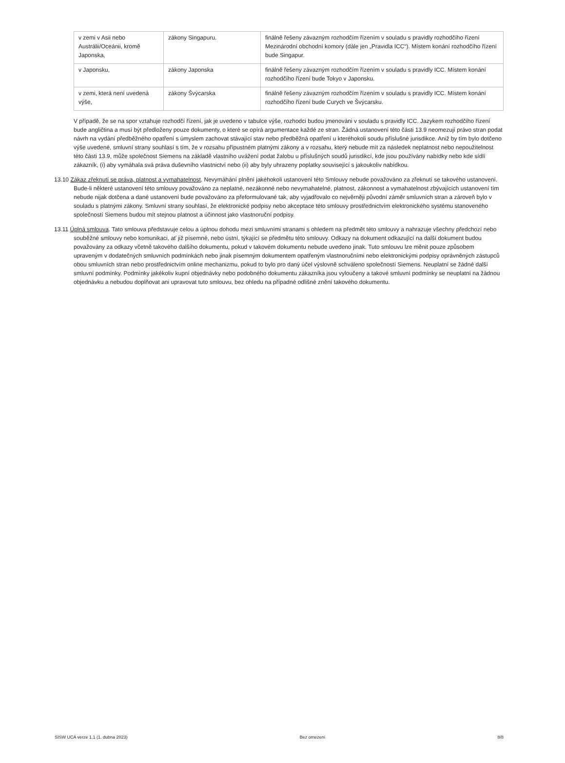| v zemi v Asii nebo Austrálii/Oceánii, kromě Japonska, | zákony Singapuru. | finálně řešeny závazným rozhodčím řízením v souladu s pravidly rozhodčího řízení Mezinárodní obchodní komory (dále jen „Pravidla ICC“). Místem konání rozhodčího řízení bude Singapur. |
| v Japonsku, | zákony Japonska | finálně řešeny závazným rozhodčím řízením v souladu s pravidly ICC. Místem konání rozhodčího řízení bude Tokyo v Japonsku. |
| v zemi, která není uvedená výše, | zákony Švýcarska | finálně řešeny závazným rozhodčím řízením v souladu s pravidly ICC. Místem konání rozhodčího řízení bude Curych ve Švýcarsku. |
V případě, že se na spor vztahuje rozhodčí řízení, jak je uvedeno v tabulce výše, rozhodci budou jmenováni v souladu s pravidly ICC. Jazykem rozhodčího řízení bude angličtina a musí být předloženy pouze dokumenty, o které se opírá argumentace každé ze stran. Žádná ustanovení této části 13.9 neomezují právo stran podat návrh na vydání předběžného opatření s úmyslem zachovat stávající stav nebo předběžná opatření u kteréhokoli soudu příslušné jurisdikce. Aniž by tím bylo dotčeno výše uvedené, smluvní strany souhlasí s tím, že v rozsahu přípustném platnými zákony a v rozsahu, který nebude mít za následek neplatnost nebo nepoužitelnost této části 13.9, může společnost Siemens na základě vlastního uvážení podat žalobu u příslušných soudů jurisdikcí, kde jsou používány nabídky nebo kde sídlí zákazník, (i) aby vymáhala svá práva duševního vlastnictví nebo (ii) aby byly uhrazeny poplatky související s jakoukoliv nabídkou.
13.10 Zákaz zřeknutí se práva, platnost a vymahatelnost. Nevymáhání plnění jakéhokoli ustanovení této Smlouvy nebude považováno za zřeknutí se takového ustanovení. Bude-li některé ustanovení této smlouvy považováno za neplatné, nezákonné nebo nevymahatelné, platnost, zákonnost a vymahatelnost zbývajících ustanovení tím nebude nijak dotčena a dané ustanovení bude považováno za přeformulované tak, aby vyjadřovalo co nejvěrněji původní záměr smluvních stran a zároveň bylo v souladu s platnými zákony. Smluvní strany souhlasí, že elektronické podpisy nebo akceptace této smlouvy prostřednictvím elektronického systému stanoveného společností Siemens budou mít stejnou platnost a účinnost jako vlastnoruční podpisy.
13.11 Úplná smlouva. Tato smlouva představuje celou a úplnou dohodu mezi smluvními stranami s ohledem na předmět této smlouvy a nahrazuje všechny předchozí nebo souběžné smlouvy nebo komunikaci, ať již písemné, nebo ústní, týkající se předmětu této smlouvy. Odkazy na dokument odkazující na další dokument budou považovány za odkazy včetně takového dalšího dokumentu, pokud v takovém dokumentu nebude uvedeno jinak. Tuto smlouvu lze měnit pouze způsobem upraveným v dodatečných smluvních podmínkách nebo jinak písemným dokumentem opatřeným vlastnoručními nebo elektronickými podpisy oprávněných zástupců obou smluvních stran nebo prostřednictvím online mechanizmu, pokud to bylo pro daný účel výslovně schváleno společností Siemens. Neuplatní se žádné další smluvní podmínky. Podmínky jakékoliv kupní objednávky nebo podobného dokumentu zákazníka jsou vyloučeny a takové smluvní podmínky se neuplatní na žádnou objednávku a nebudou doplňovat ani upravovat tuto smlouvu, bez ohledu na případné odlišné znění takového dokumentu.
SISW UCA verze 1.1 (1. dubna 2023) Bez omezení 8/8